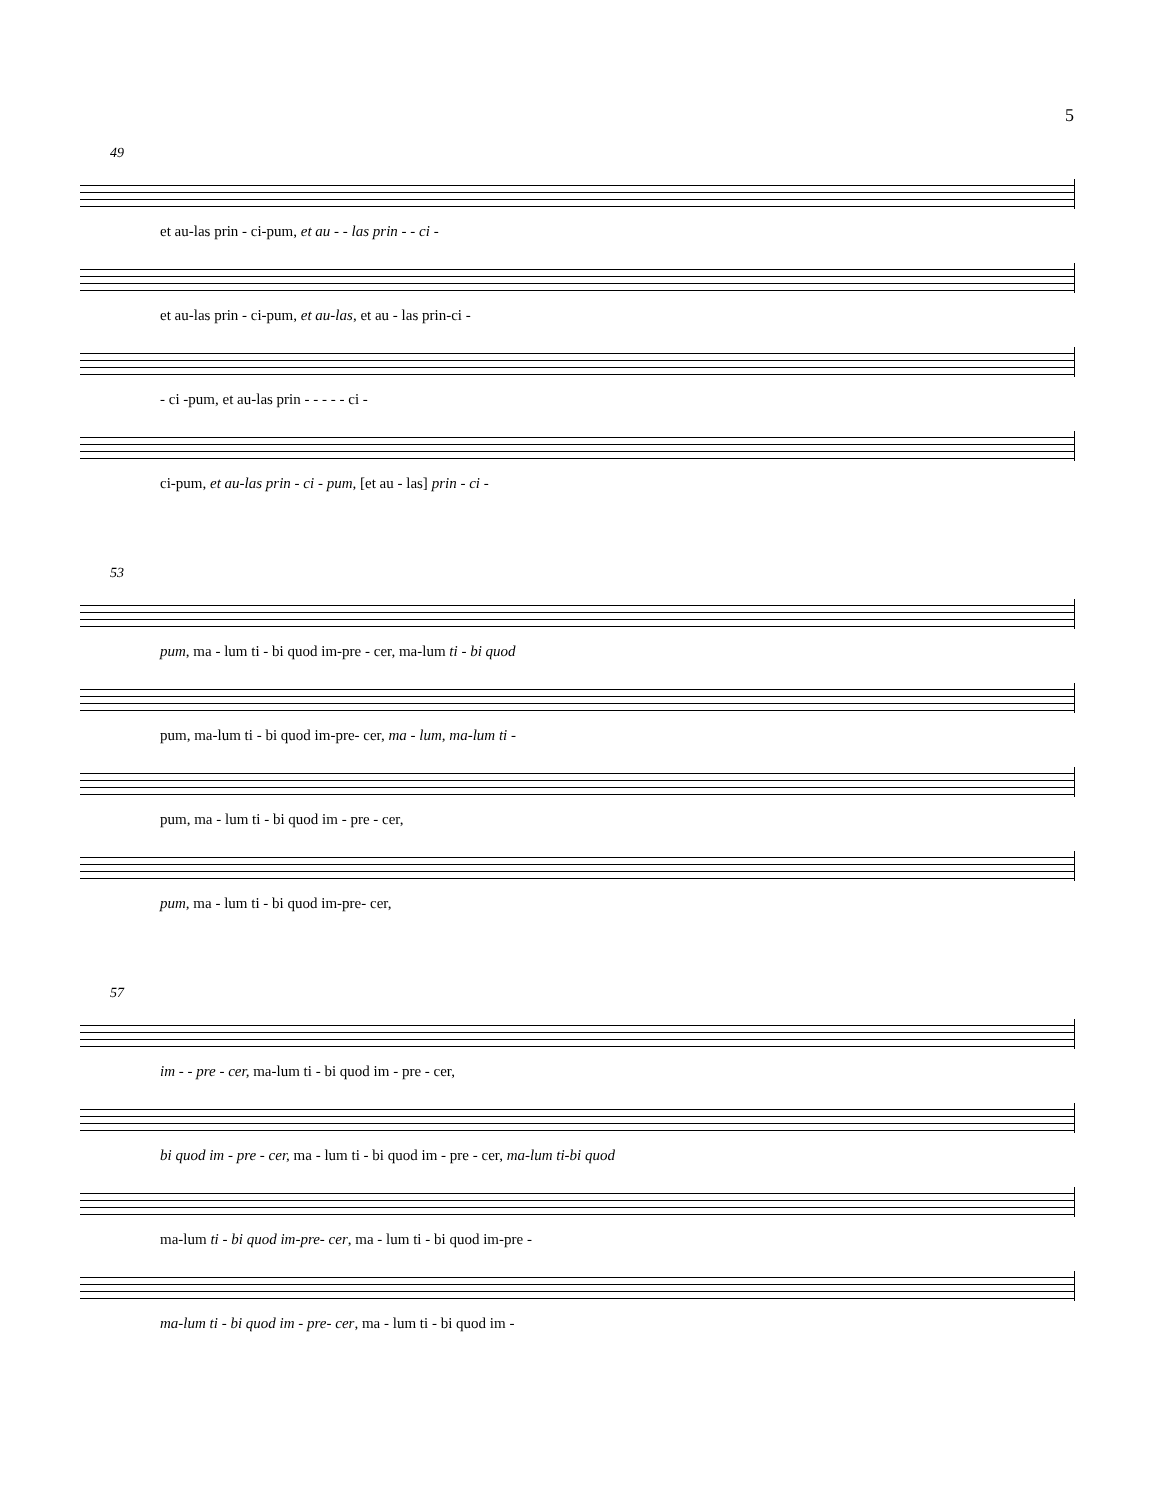5
49
et au-las prin - ci-pum, et au - - las prin - - ci -
et au-las prin - ci-pum, et au-las, et au - las prin-ci -
- ci -pum, et au-las prin - - - - - ci -
ci-pum, et au-las prin - ci - pum, [et au - las] prin - ci -
53
pum, ma - lum ti - bi quod im-pre - cer, ma-lum ti - bi quod
pum, ma-lum ti - bi quod im-pre- cer, ma - lum, ma-lum ti -
pum, ma - lum ti - bi quod im - pre - cer,
pum, ma - lum ti - bi quod im-pre- cer,
57
im - - pre - cer, ma-lum ti - bi quod im - pre - cer,
bi quod im - pre - cer, ma - lum ti - bi quod im - pre - cer, ma-lum ti-bi quod
ma-lum ti - bi quod im-pre- cer, ma - lum ti - bi quod im-pre -
ma-lum ti - bi quod im - pre- cer, ma - lum ti - bi quod im -